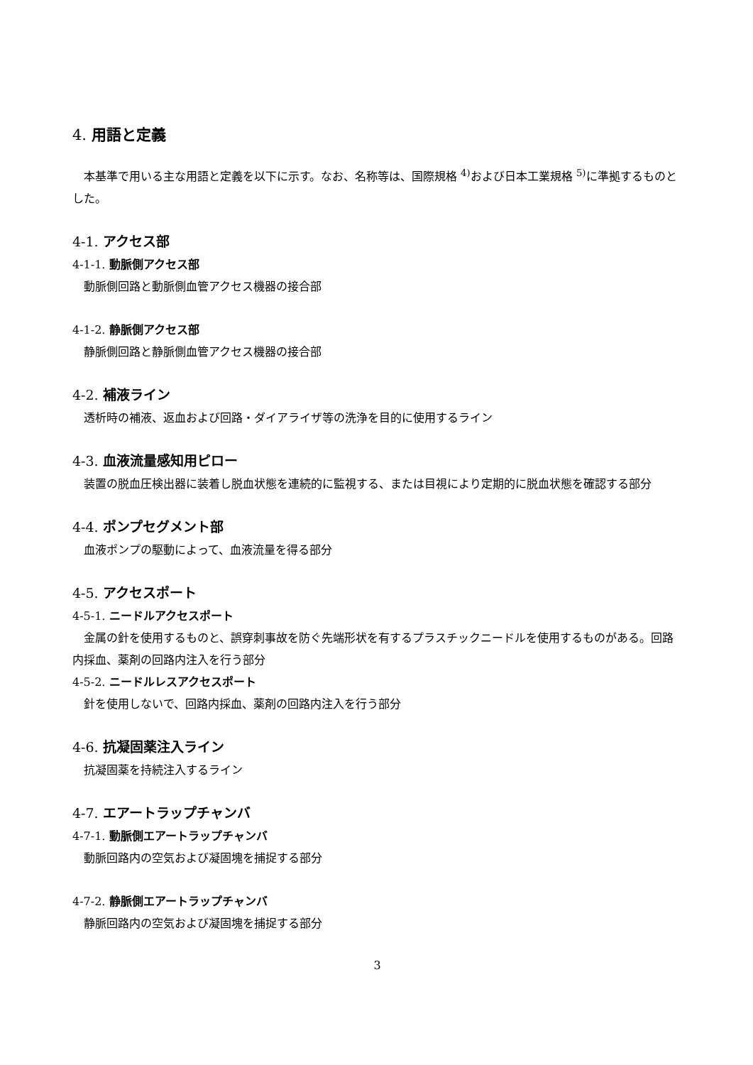4. 用語と定義
本基準で用いる主な用語と定義を以下に示す。なお、名称等は、国際規格 <sup>4)</sup>および日本工業規格 <sup>5)</sup>に準拠するものとした。
4-1. アクセス部
4-1-1. 動脈側アクセス部
動脈側回路と動脈側血管アクセス機器の接合部
4-1-2. 静脈側アクセス部
静脈側回路と静脈側血管アクセス機器の接合部
4-2. 補液ライン
透析時の補液、返血および回路・ダイアライザ等の洗浄を目的に使用するライン
4-3. 血液流量感知用ピロー
装置の脱血圧検出器に装着し脱血状態を連続的に監視する、または目視により定期的に脱血状態を確認する部分
4-4. ポンプセグメント部
血液ポンプの駆動によって、血液流量を得る部分
4-5. アクセスポート
4-5-1. ニードルアクセスポート
金属の針を使用するものと、誤穿刺事故を防ぐ先端形状を有するプラスチックニードルを使用するものがある。回路内採血、薬剤の回路内注入を行う部分
4-5-2. ニードルレスアクセスポート
針を使用しないで、回路内採血、薬剤の回路内注入を行う部分
4-6. 抗凝固薬注入ライン
抗凝固薬を持続注入するライン
4-7. エアートラップチャンバ
4-7-1. 動脈側エアートラップチャンバ
動脈回路内の空気および凝固塊を捕捉する部分
4-7-2. 静脈側エアートラップチャンバ
静脈回路内の空気および凝固塊を捕捉する部分
3